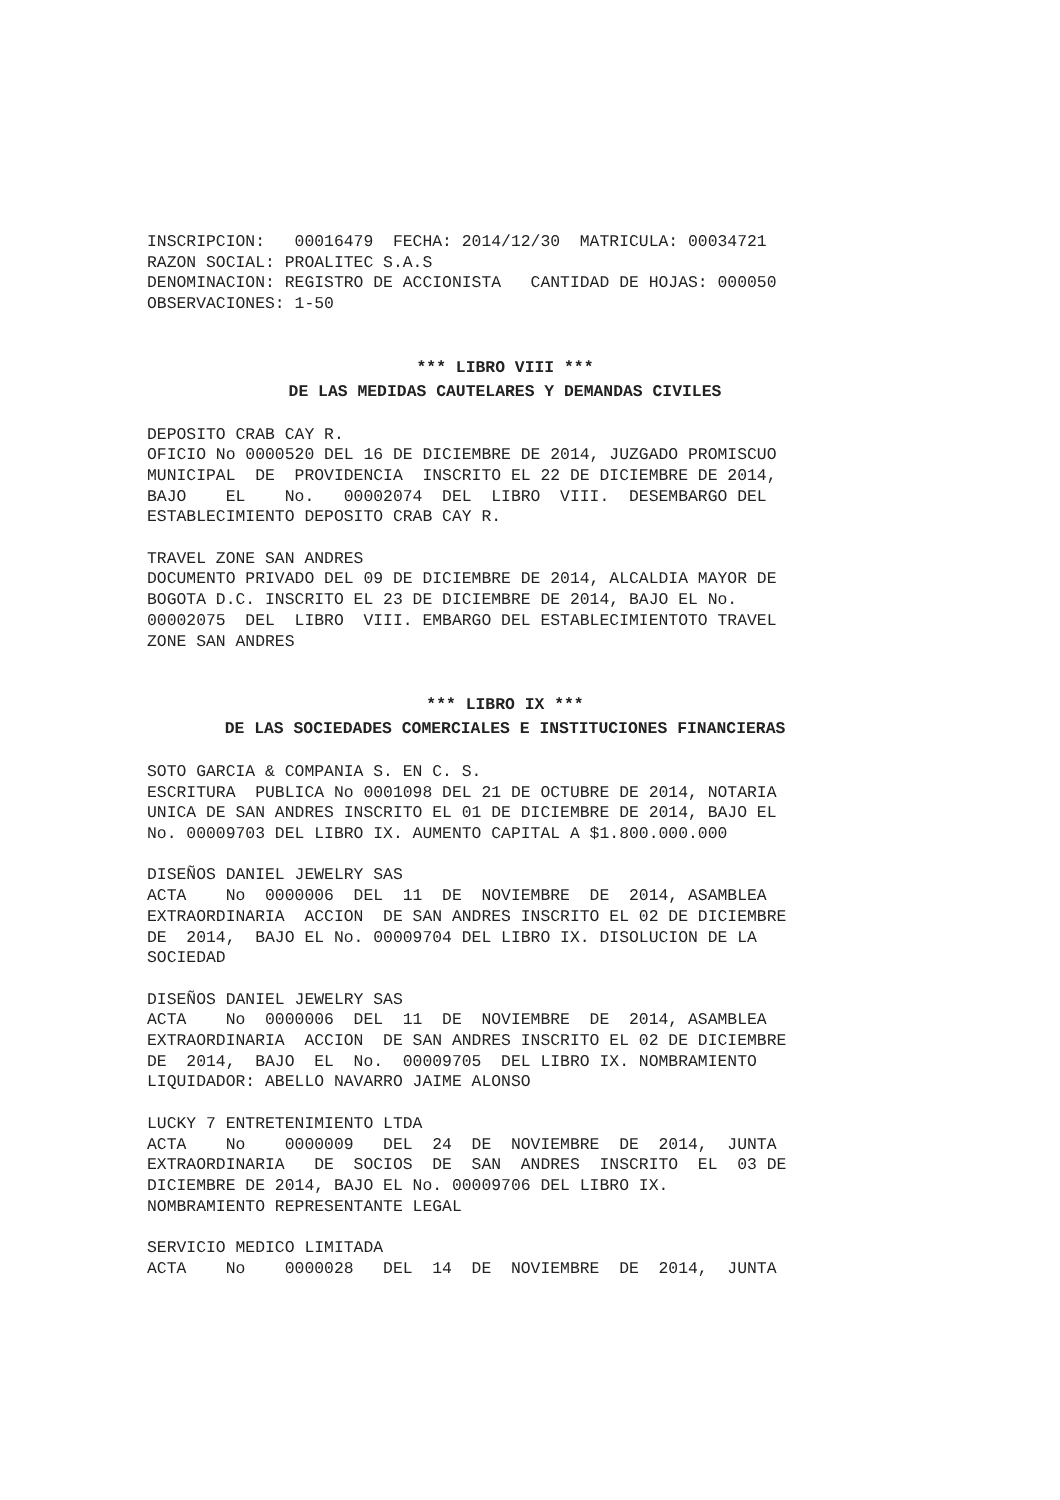INSCRIPCION: 00016479 FECHA: 2014/12/30 MATRICULA: 00034721 RAZON SOCIAL: PROALITEC S.A.S DENOMINACION: REGISTRO DE ACCIONISTA CANTIDAD DE HOJAS: 000050 OBSERVACIONES: 1-50
*** LIBRO VIII ***
DE LAS MEDIDAS CAUTELARES Y DEMANDAS CIVILES
DEPOSITO CRAB CAY R. OFICIO No 0000520 DEL 16 DE DICIEMBRE DE 2014, JUZGADO PROMISCUO MUNICIPAL DE PROVIDENCIA INSCRITO EL 22 DE DICIEMBRE DE 2014, BAJO EL No. 00002074 DEL LIBRO VIII. DESEMBARGO DEL ESTABLECIMIENTO DEPOSITO CRAB CAY R.
TRAVEL ZONE SAN ANDRES DOCUMENTO PRIVADO DEL 09 DE DICIEMBRE DE 2014, ALCALDIA MAYOR DE BOGOTA D.C. INSCRITO EL 23 DE DICIEMBRE DE 2014, BAJO EL No. 00002075 DEL LIBRO VIII. EMBARGO DEL ESTABLECIMIENTOTO TRAVEL ZONE SAN ANDRES
*** LIBRO IX ***
DE LAS SOCIEDADES COMERCIALES E INSTITUCIONES FINANCIERAS
SOTO GARCIA & COMPANIA S. EN C. S. ESCRITURA PUBLICA No 0001098 DEL 21 DE OCTUBRE DE 2014, NOTARIA UNICA DE SAN ANDRES INSCRITO EL 01 DE DICIEMBRE DE 2014, BAJO EL No. 00009703 DEL LIBRO IX. AUMENTO CAPITAL A $1.800.000.000
DISEÑOS DANIEL JEWELRY SAS ACTA No 0000006 DEL 11 DE NOVIEMBRE DE 2014, ASAMBLEA EXTRAORDINARIA ACCION DE SAN ANDRES INSCRITO EL 02 DE DICIEMBRE DE 2014, BAJO EL No. 00009704 DEL LIBRO IX. DISOLUCION DE LA SOCIEDAD
DISEÑOS DANIEL JEWELRY SAS ACTA No 0000006 DEL 11 DE NOVIEMBRE DE 2014, ASAMBLEA EXTRAORDINARIA ACCION DE SAN ANDRES INSCRITO EL 02 DE DICIEMBRE DE 2014, BAJO EL No. 00009705 DEL LIBRO IX. NOMBRAMIENTO LIQUIDADOR: ABELLO NAVARRO JAIME ALONSO
LUCKY 7 ENTRETENIMIENTO LTDA ACTA No 0000009 DEL 24 DE NOVIEMBRE DE 2014, JUNTA EXTRAORDINARIA DE SOCIOS DE SAN ANDRES INSCRITO EL 03 DE DICIEMBRE DE 2014, BAJO EL No. 00009706 DEL LIBRO IX. NOMBRAMIENTO REPRESENTANTE LEGAL
SERVICIO MEDICO LIMITADA ACTA No 0000028 DEL 14 DE NOVIEMBRE DE 2014, JUNTA